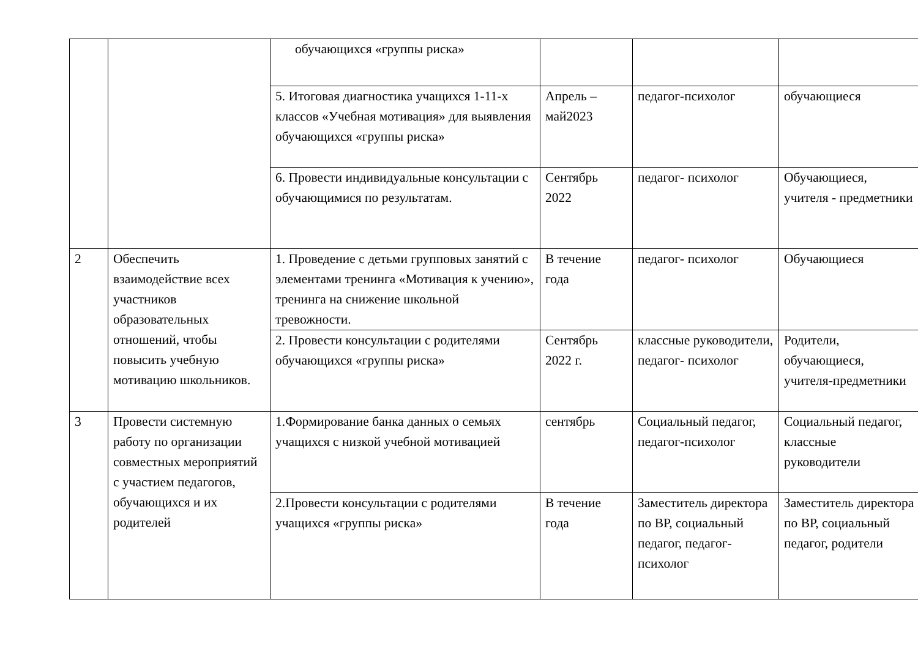| | | обучающихся «группы риска» | | | |
| | | 5. Итоговая диагностика учащихся 1-11-х классов «Учебная мотивация» для выявления обучающихся «группы риска» | Апрель – май2023 | педагог-психолог | обучающиеся |
| | | 6. Провести индивидуальные консультации с обучающимися по результатам. | Сентябрь 2022 | педагог- психолог | Обучающиеся, учителя - предметники |
| 2 | Обеспечить взаимодействие всех участников образовательных отношений, чтобы повысить учебную мотивацию школьников. | 1. Проведение с детьми групповых занятий с элементами тренинга «Мотивация к учению», тренинга на снижение школьной тревожности. | В течение года | педагог- психолог | Обучающиеся |
| | | 2. Провести консультации с родителями обучающихся «группы риска» | Сентябрь 2022 г. | классные руководители, педагог- психолог | Родители, обучающиеся, учителя-предметники |
| 3 | Провести системную работу по организации совместных мероприятий с участием педагогов, обучающихся и их родителей | 1.Формирование банка данных о семьях учащихся с низкой учебной мотивацией | сентябрь | Социальный педагог, педагог-психолог | Социальный педагог, классные руководители |
| | | 2.Провести консультации с родителями учащихся «группы риска» | В течение года | Заместитель директора по ВР, социальный педагог, педагог-психолог | Заместитель директора по ВР, социальный педагог, родители |